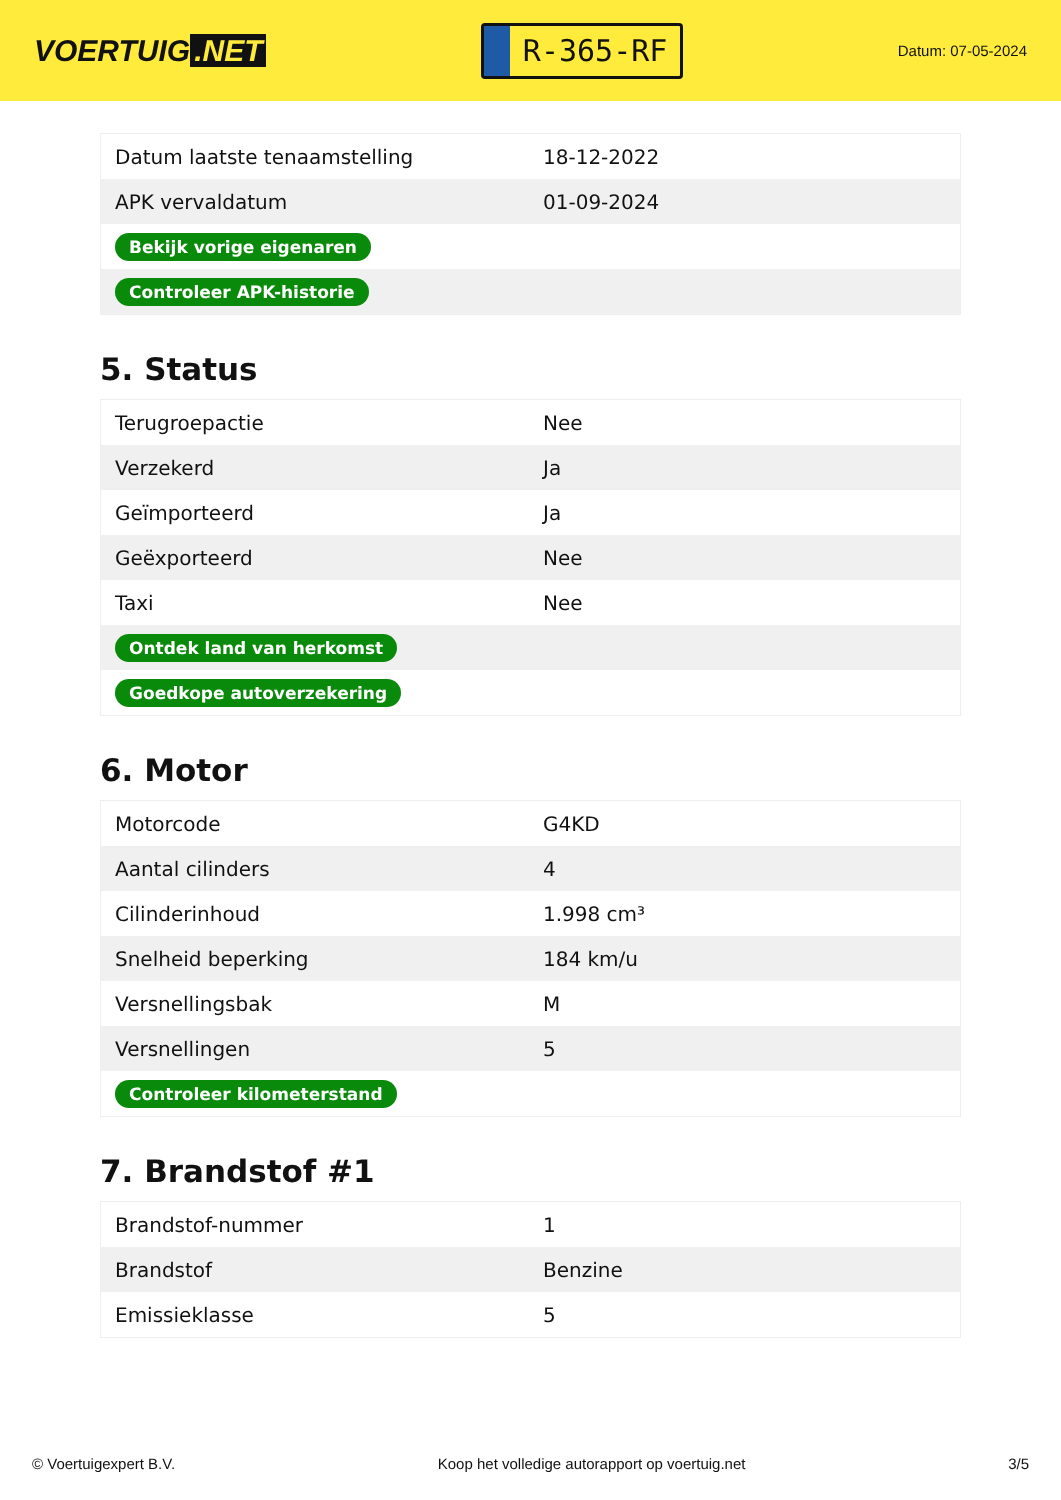VOERTUIG.NET
R-365-RF
Datum: 07-05-2024
| Datum laatste tenaamstelling | 18-12-2022 |
| APK vervaldatum | 01-09-2024 |
| Bekijk vorige eigenaren | |
| Controleer APK-historie | |
5. Status
| Terugroepactie | Nee |
| Verzekerd | Ja |
| Geïmporteerd | Ja |
| Geëxporteerd | Nee |
| Taxi | Nee |
| Ontdek land van herkomst | |
| Goedkope autoverzekering | |
6. Motor
| Motorcode | G4KD |
| Aantal cilinders | 4 |
| Cilinderinhoud | 1.998 cm³ |
| Snelheid beperking | 184 km/u |
| Versnellingsbak | M |
| Versnellingen | 5 |
| Controleer kilometerstand | |
7. Brandstof #1
| Brandstof-nummer | 1 |
| Brandstof | Benzine |
| Emissieklasse | 5 |
© Voertuigexpert B.V. Koop het volledige autorapport op voertuig.net 3/5